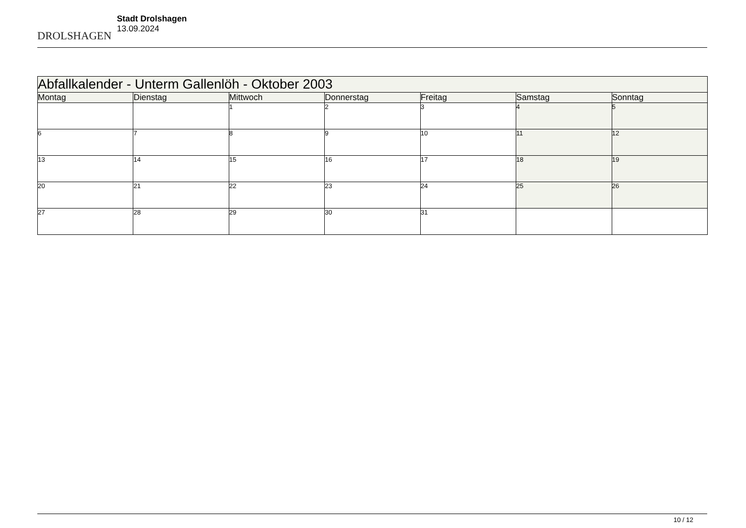DROLSHAGEN
Stadt Drolshagen
13.09.2024
| Abfallkalender - Unterm Gallenlöh - Oktober 2003 | | | | | | |
| --- | --- | --- | --- | --- | --- | --- |
| Montag | Dienstag | Mittwoch | Donnerstag | Freitag | Samstag | Sonntag |
| | | 1 | 2 | 3 | 4 | 5 |
| 6 | 7 | 8 | 9 | 10 | 11 | 12 |
| 13 | 14 | 15 | 16 | 17 | 18 | 19 |
| 20 | 21 | 22 | 23 | 24 | 25 | 26 |
| 27 | 28 | 29 | 30 | 31 | | |
10 / 12